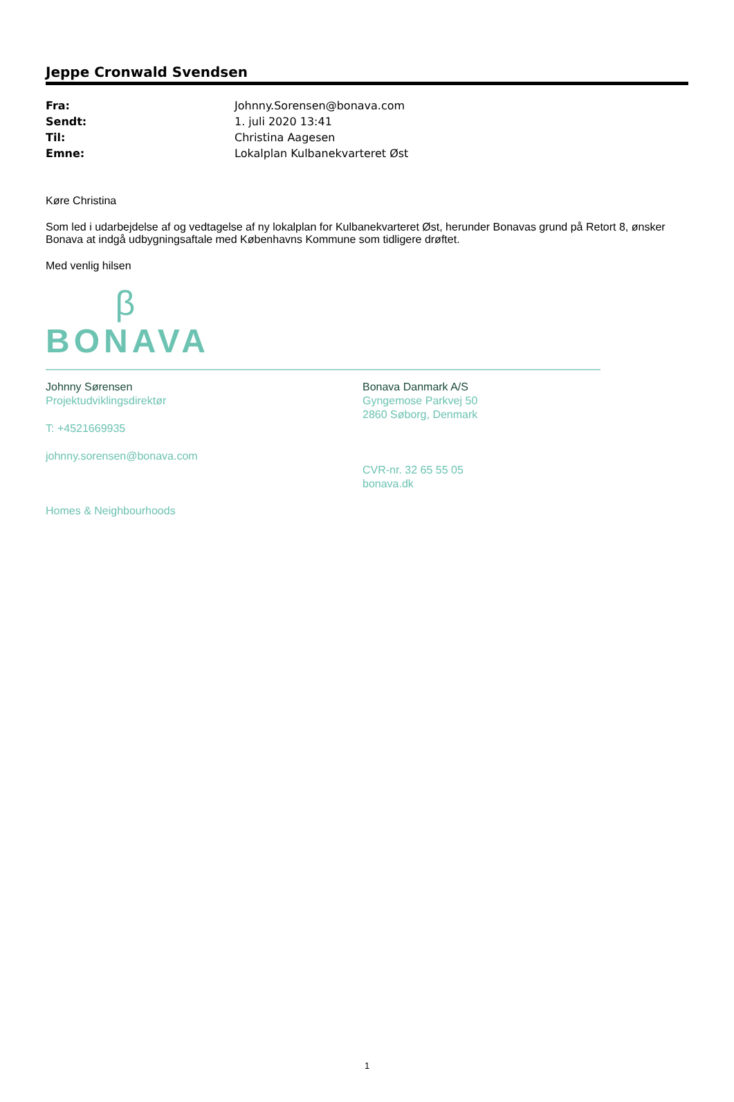Jeppe Cronwald Svendsen
| Fra: | Johnny.Sorensen@bonava.com |
| Sendt: | 1. juli 2020 13:41 |
| Til: | Christina Aagesen |
| Emne: | Lokalplan Kulbanekvarteret Øst |
Køre Christina
Som led i udarbejdelse af og vedtagelse af ny lokalplan for Kulbanekvarteret Øst, herunder Bonavas grund på Retort 8, ønsker Bonava at indgå udbygningsaftale med Københavns Kommune som tidligere drøftet.
Med venlig hilsen
β
BONAVA
Johnny Sørensen
Projektudviklingsdirektør
T: +4521669935
johnny.sorensen@bonava.com
Bonava Danmark A/S
Gyngemose Parkvej 50
2860 Søborg, Denmark
CVR-nr. 32 65 55 05
bonava.dk
Homes & Neighbourhoods
1